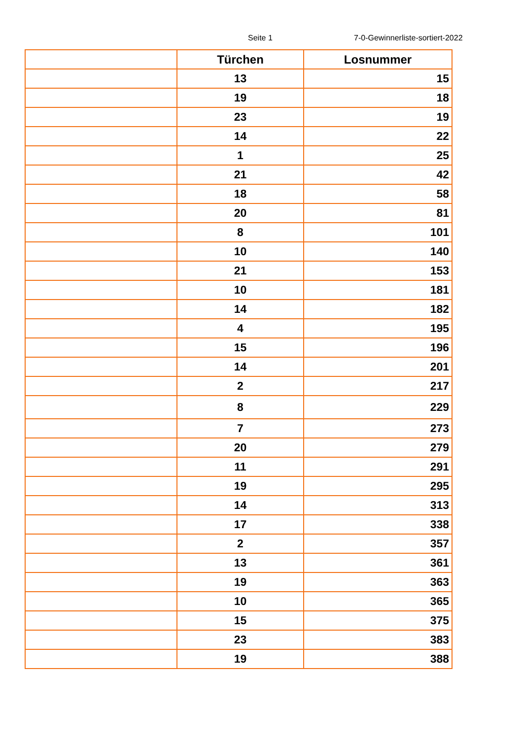Seite 1 7-0-Gewinnerliste-sortiert-2022
| | Türchen | Losnummer |
| --- | --- | --- |
| | 13 | 15 |
| | 19 | 18 |
| | 23 | 19 |
| | 14 | 22 |
| | 1 | 25 |
| | 21 | 42 |
| | 18 | 58 |
| | 20 | 81 |
| | 8 | 101 |
| | 10 | 140 |
| | 21 | 153 |
| | 10 | 181 |
| | 14 | 182 |
| | 4 | 195 |
| | 15 | 196 |
| | 14 | 201 |
| | 2 | 217 |
| | 8 | 229 |
| | 7 | 273 |
| | 20 | 279 |
| | 11 | 291 |
| | 19 | 295 |
| | 14 | 313 |
| | 17 | 338 |
| | 2 | 357 |
| | 13 | 361 |
| | 19 | 363 |
| | 10 | 365 |
| | 15 | 375 |
| | 23 | 383 |
| | 19 | 388 |